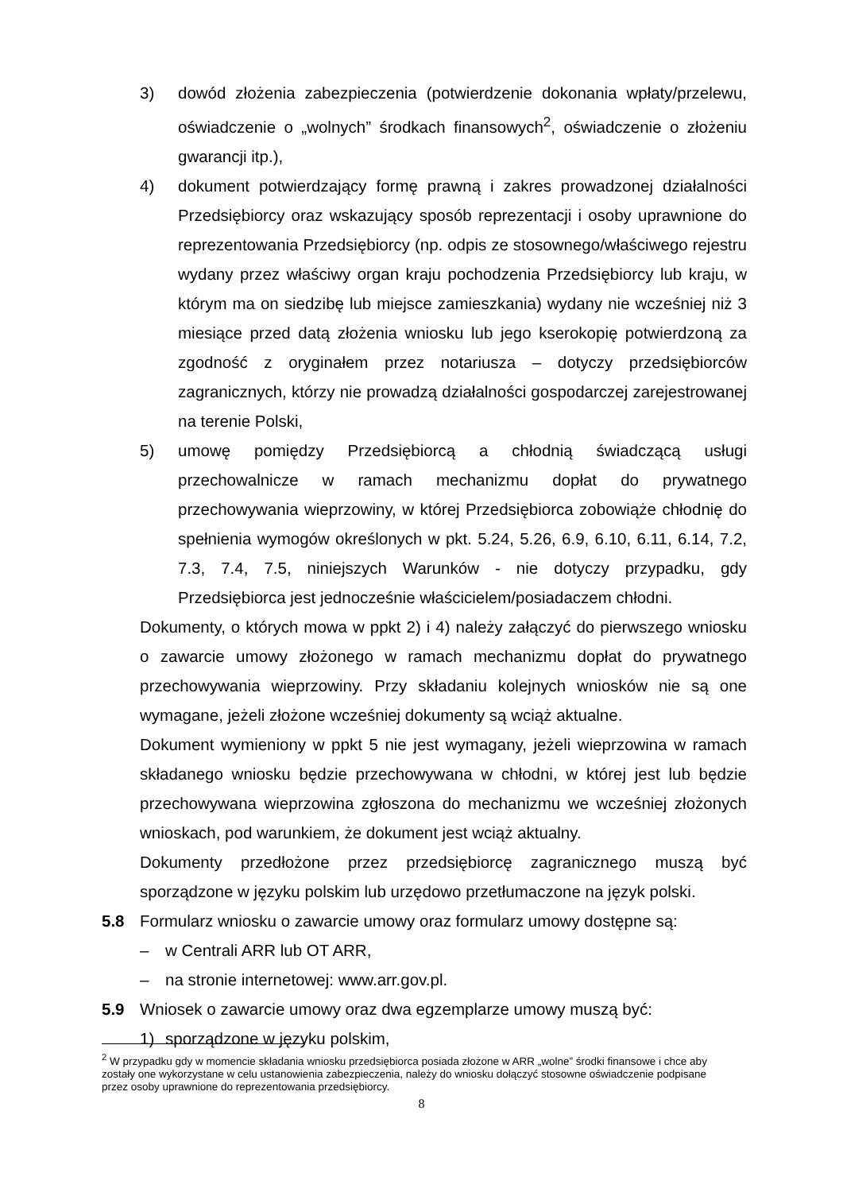3) dowód złożenia zabezpieczenia (potwierdzenie dokonania wpłaty/przelewu, oświadczenie o „wolnych” środkach finansowych<sup>2</sup>, oświadczenie o złożeniu gwarancji itp.),
4) dokument potwierdzający formę prawną i zakres prowadzonej działalności Przedsiębiorcy oraz wskazujący sposób reprezentacji i osoby uprawnione do reprezentowania Przedsiębiorcy (np. odpis ze stosownego/właściwego rejestru wydany przez właściwy organ kraju pochodzenia Przedsiębiorcy lub kraju, w którym ma on siedzibę lub miejsce zamieszkania) wydany nie wcześniej niż 3 miesiące przed datą złożenia wniosku lub jego kserokopię potwierdzoną za zgodność z oryginałem przez notariusza – dotyczy przedsiębiorców zagranicznych, którzy nie prowadzą działalności gospodarczej zarejestrowanej na terenie Polski,
5) umowę pomiędzy Przedsiębiorcą a chłodnią świadczącą usługi przechowalnicze w ramach mechanizmu dopłat do prywatnego przechowywania wieprzowiny, w której Przedsiębiorca zobowiąże chłodnię do spełnienia wymogów określonych w pkt. 5.24, 5.26, 6.9, 6.10, 6.11, 6.14, 7.2, 7.3, 7.4, 7.5, niniejszych Warunków - nie dotyczy przypadku, gdy Przedsiębiorca jest jednocześnie właścicielem/posiadaczem chłodni.
Dokumenty, o których mowa w ppkt 2) i 4) należy załączyć do pierwszego wniosku o zawarcie umowy złożonego w ramach mechanizmu dopłat do prywatnego przechowywania wieprzowiny. Przy składaniu kolejnych wniosków nie są one wymagane, jeżeli złożone wcześniej dokumenty są wciąż aktualne.
Dokument wymieniony w ppkt 5 nie jest wymagany, jeżeli wieprzowina w ramach składanego wniosku będzie przechowywana w chłodni, w której jest lub będzie przechowywana wieprzowina zgłoszona do mechanizmu we wcześniej złożonych wnioskach, pod warunkiem, że dokument jest wciąż aktualny.
Dokumenty przedłożone przez przedsiębiorcę zagranicznego muszą być sporządzone w języku polskim lub urzędowo przetłumaczone na język polski.
5.8 Formularz wniosku o zawarcie umowy oraz formularz umowy dostępne są:
– w Centrali ARR lub OT ARR,
– na stronie internetowej: www.arr.gov.pl.
5.9 Wniosek o zawarcie umowy oraz dwa egzemplarze umowy muszą być:
1) sporządzone w języku polskim,
<sup>2</sup> W przypadku gdy w momencie składania wniosku przedsiębiorca posiada złożone w ARR „wolne” środki finansowe i chce aby zostały one wykorzystane w celu ustanowienia zabezpieczenia, należy do wniosku dołączyć stosowne oświadczenie podpisane przez osoby uprawnione do reprezentowania przedsiębiorcy.
8